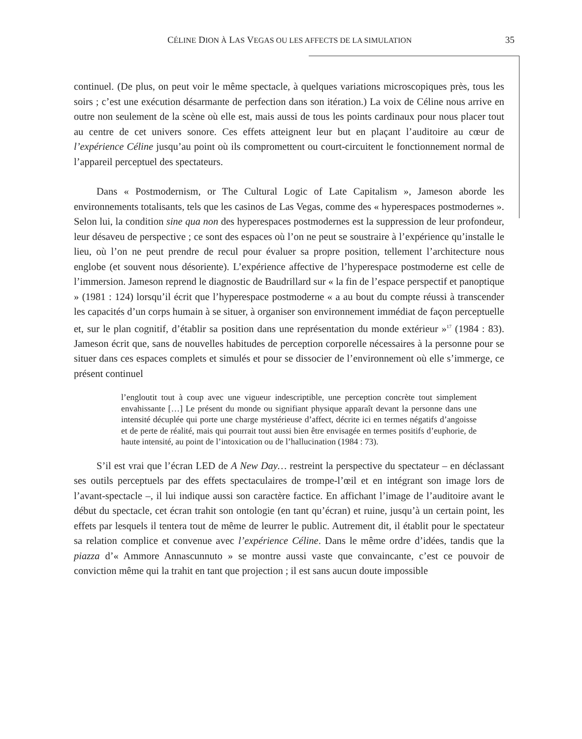CÉLINE DION À LAS VEGAS OU LES AFFECTS DE LA SIMULATION 35
continuel. (De plus, on peut voir le même spectacle, à quelques variations microscopiques près, tous les soirs ; c’est une exécution désarmante de perfection dans son itération.) La voix de Céline nous arrive en outre non seulement de la scène où elle est, mais aussi de tous les points cardinaux pour nous placer tout au centre de cet univers sonore. Ces effets atteignent leur but en plaçant l’auditoire au cœur de l’expérience Céline jusqu’au point où ils compromettent ou court-circuitent le fonctionnement normal de l’appareil perceptuel des spectateurs.
Dans « Postmodernism, or The Cultural Logic of Late Capitalism », Jameson aborde les environnements totalisants, tels que les casinos de Las Vegas, comme des « hyperespaces postmodernes ». Selon lui, la condition sine qua non des hyperespaces postmodernes est la suppression de leur profondeur, leur désaveu de perspective ; ce sont des espaces où l’on ne peut se soustraire à l’expérience qu’installe le lieu, où l’on ne peut prendre de recul pour évaluer sa propre position, tellement l’architecture nous englobe (et souvent nous désoriente). L’expérience affective de l’hyperespace postmoderne est celle de l’immersion. Jameson reprend le diagnostic de Baudrillard sur « la fin de l’espace perspectif et panoptique » (1981 : 124) lorsqu’il écrit que l’hyperespace postmoderne « a au bout du compte réussi à transcender les capacités d’un corps humain à se situer, à organiser son environnement immédiat de façon perceptuelle et, sur le plan cognitif, d’établir sa position dans une représentation du monde extérieur »<sup>17</sup> (1984 : 83). Jameson écrit que, sans de nouvelles habitudes de perception corporelle nécessaires à la personne pour se situer dans ces espaces complets et simulés et pour se dissocier de l’environnement où elle s’immerge, ce présent continuel
l’engloutit tout à coup avec une vigueur indescriptible, une perception concrète tout simplement envahissante […] Le présent du monde ou signifiant physique apparaît devant la personne dans une intensité décuplée qui porte une charge mystérieuse d’affect, décrite ici en termes négatifs d’angoisse et de perte de réalité, mais qui pourrait tout aussi bien être envisagée en termes positifs d’euphorie, de haute intensité, au point de l’intoxication ou de l’hallucination (1984 : 73).
S’il est vrai que l’écran LED de A New Day… restreint la perspective du spectateur – en déclassant ses outils perceptuels par des effets spectaculaires de trompe-l’œil et en intégrant son image lors de l’avant-spectacle –, il lui indique aussi son caractère factice. En affichant l’image de l’auditoire avant le début du spectacle, cet écran trahit son ontologie (en tant qu’écran) et ruine, jusqu’à un certain point, les effets par lesquels il tentera tout de même de leurrer le public. Autrement dit, il établit pour le spectateur sa relation complice et convenue avec l’expérience Céline. Dans le même ordre d’idées, tandis que la piazza d’« Ammore Annascunnuto » se montre aussi vaste que convaincante, c’est ce pouvoir de conviction même qui la trahit en tant que projection ; il est sans aucun doute impossible